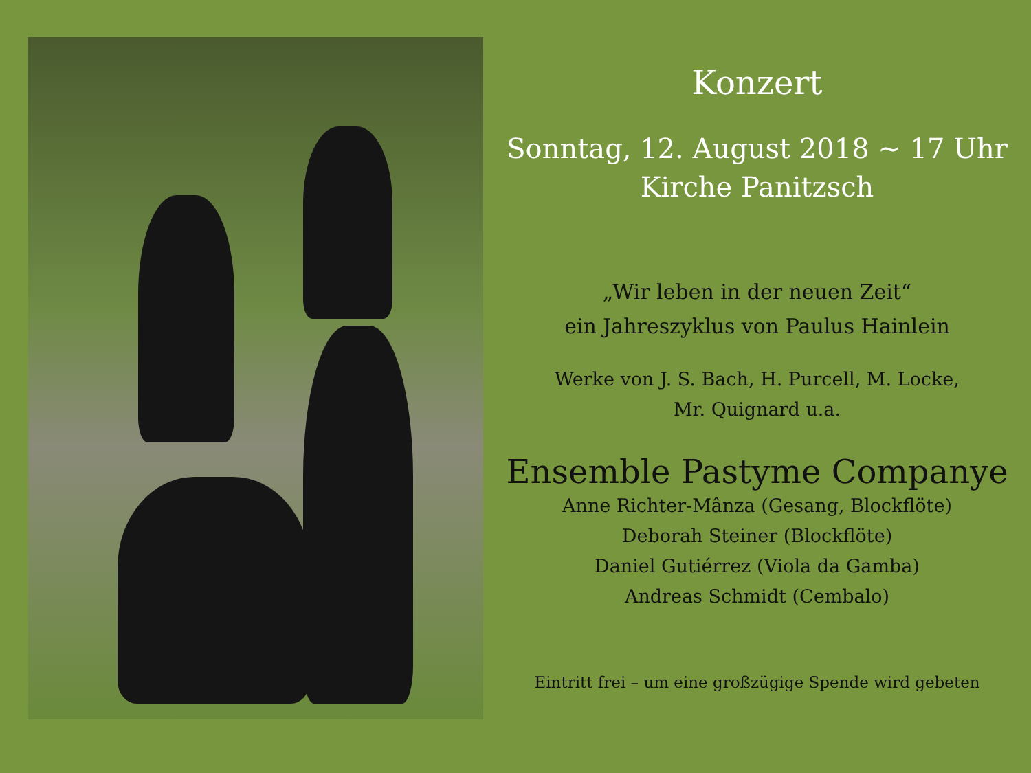Konzert
Sonntag, 12. August 2018 ~ 17 Uhr
Kirche Panitzsch
„Wir leben in der neuen Zeit“
ein Jahreszyklus von Paulus Hainlein
Werke von J. S. Bach, H. Purcell, M. Locke,
Mr. Quignard u.a.
Ensemble Pastyme Companye
Anne Richter-Mânza (Gesang, Blockflöte)
Deborah Steiner (Blockflöte)
Daniel Gutiérrez (Viola da Gamba)
Andreas Schmidt (Cembalo)
Eintritt frei – um eine großzügige Spende wird gebeten